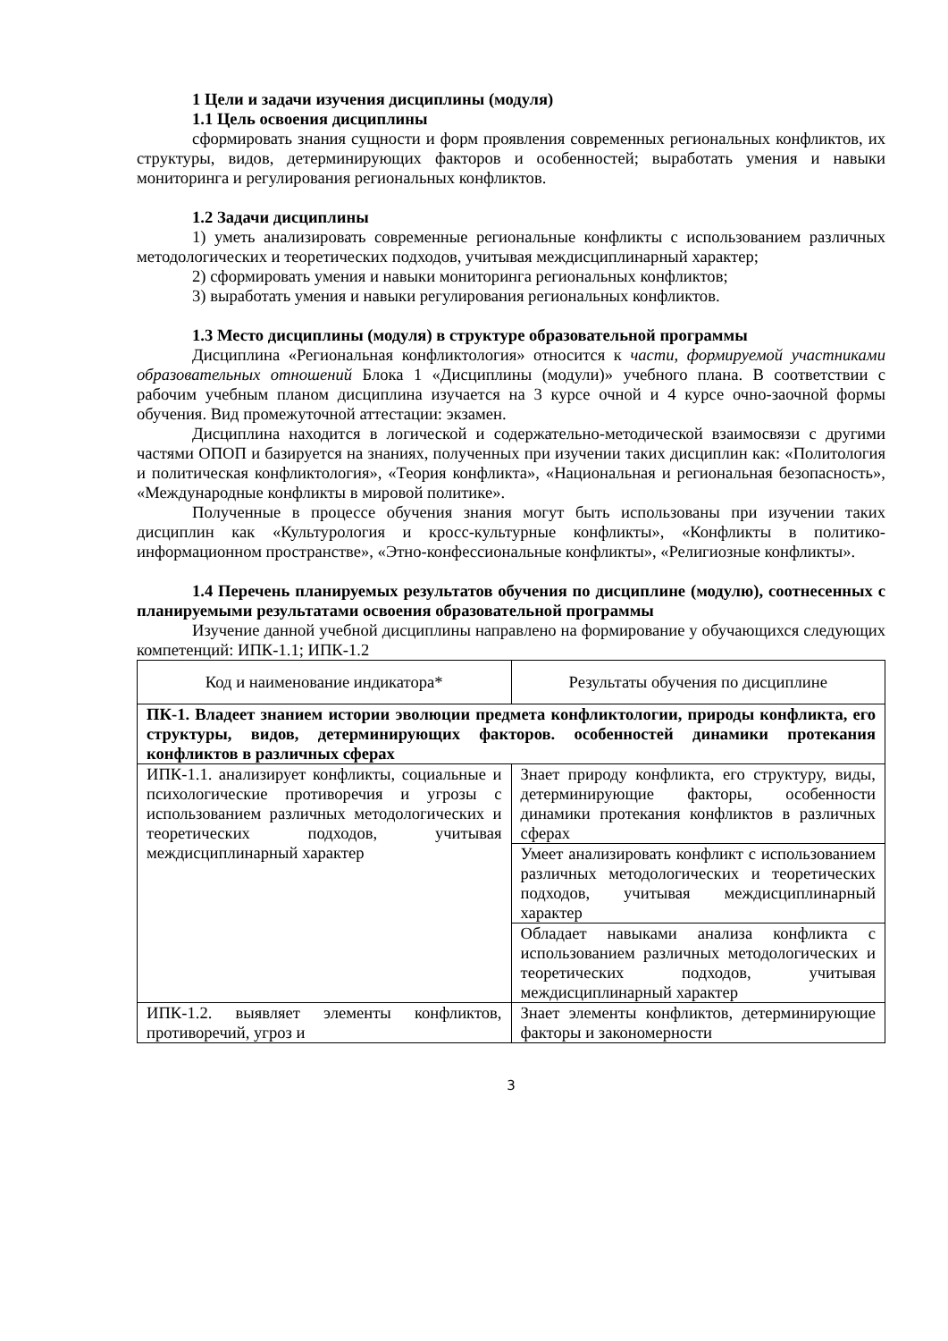1 Цели и задачи изучения дисциплины (модуля)
1.1 Цель освоения дисциплины
сформировать знания сущности и форм проявления современных региональных конфликтов, их структуры, видов, детерминирующих факторов и особенностей; выработать умения и навыки мониторинга и регулирования региональных конфликтов.
1.2 Задачи дисциплины
1) уметь анализировать современные региональные конфликты с использованием различных методологических и теоретических подходов, учитывая междисциплинарный характер;
2) сформировать умения и навыки мониторинга региональных конфликтов;
3) выработать умения и навыки регулирования региональных конфликтов.
1.3 Место дисциплины (модуля) в структуре образовательной программы
Дисциплина «Региональная конфликтология» относится к части, формируемой участниками образовательных отношений Блока 1 «Дисциплины (модули)» учебного плана. В соответствии с рабочим учебным планом дисциплина изучается на 3 курсе очной и 4 курсе очно-заочной формы обучения. Вид промежуточной аттестации: экзамен.
Дисциплина находится в логической и содержательно-методической взаимосвязи с другими частями ОПОП и базируется на знаниях, полученных при изучении таких дисциплин как: «Политология и политическая конфликтология», «Теория конфликта», «Национальная и региональная безопасность», «Международные конфликты в мировой политике».
Полученные в процессе обучения знания могут быть использованы при изучении таких дисциплин как «Культурология и кросс-культурные конфликты», «Конфликты в политико-информационном пространстве», «Этно-конфессиональные конфликты», «Религиозные конфликты».
1.4 Перечень планируемых результатов обучения по дисциплине (модулю), соотнесенных с планируемыми результатами освоения образовательной программы
Изучение данной учебной дисциплины направлено на формирование у обучающихся следующих компетенций: ИПК-1.1; ИПК-1.2
| Код и наименование индикатора* | Результаты обучения по дисциплине |
| ПК-1. Владеет знанием истории эволюции предмета конфликтологии, природы конфликта, его структуры, видов, детерминирующих факторов. особенностей динамики протекания конфликтов в различных сферах | |
| ИПК-1.1. анализирует конфликты, социальные и психологические противоречия и угрозы с использованием различных методологических и теоретических подходов, учитывая междисциплинарный характер | Знает природу конфликта, его структуру, виды, детерминирующие факторы, особенности динамики протекания конфликтов в различных сферах |
| | Умеет анализировать конфликт с использованием различных методологических и теоретических подходов, учитывая междисциплинарный характер |
| | Обладает навыками анализа конфликта с использованием различных методологических и теоретических подходов, учитывая междисциплинарный характер |
| ИПК-1.2. выявляет элементы конфликтов, противоречий, угроз и | Знает элементы конфликтов, детерминирующие факторы и закономерности |
3